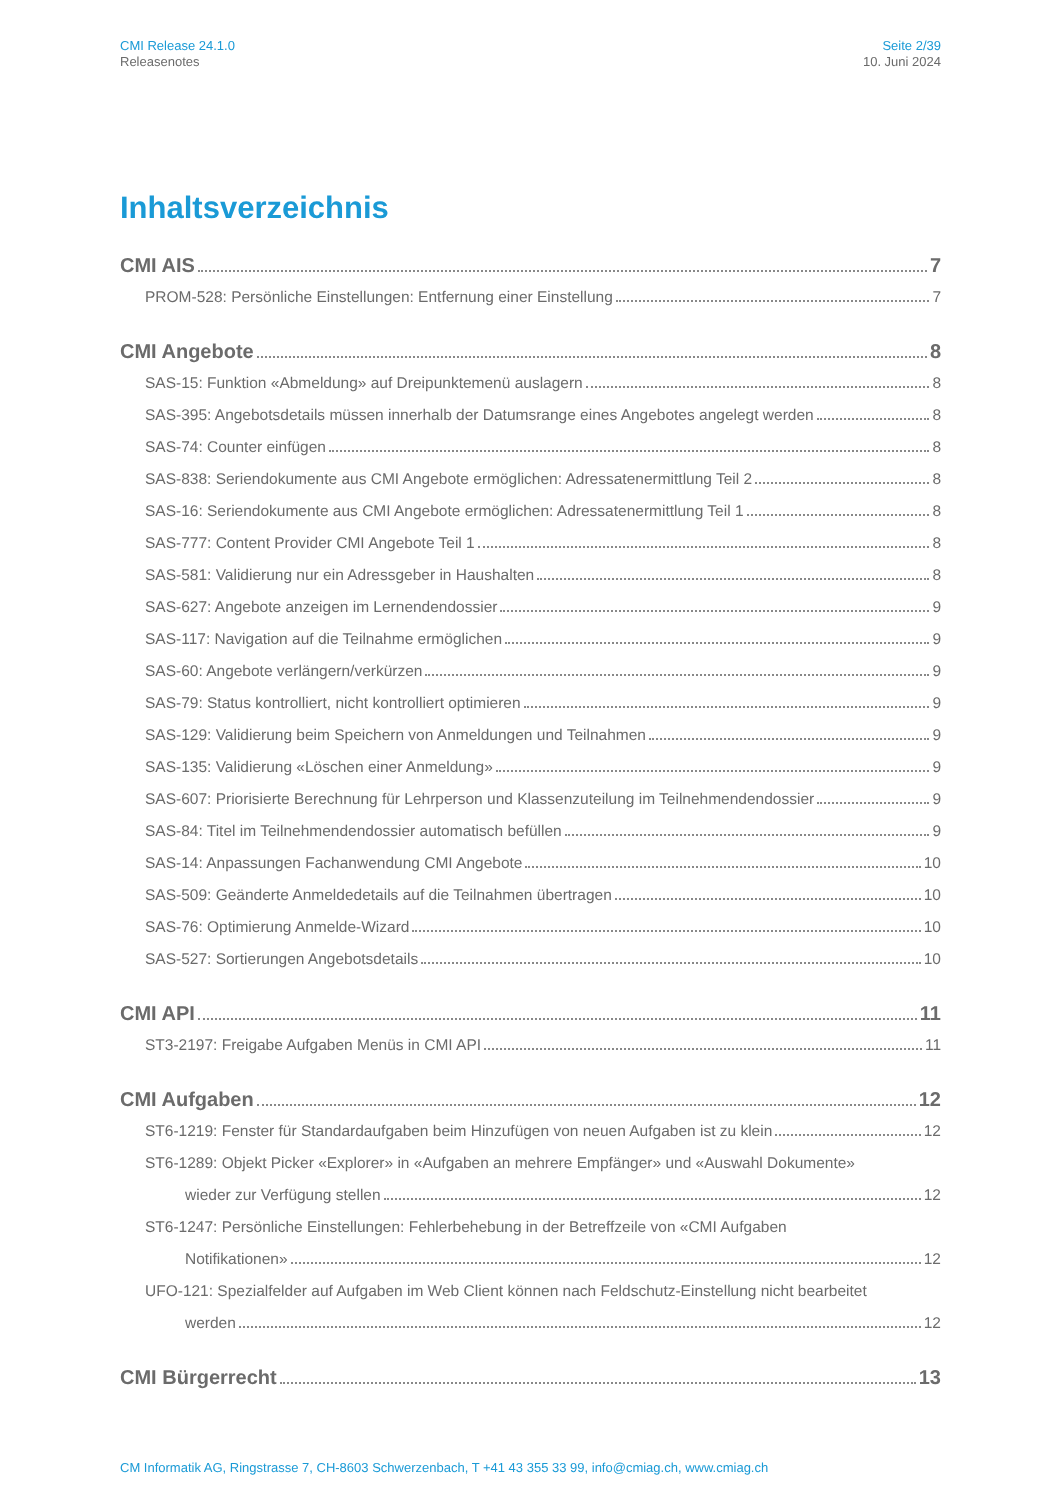CMI Release 24.1.0
Releasenotes
Seite 2/39
10. Juni 2024
Inhaltsverzeichnis
CMI AIS 7
PROM-528: Persönliche Einstellungen: Entfernung einer Einstellung 7
CMI Angebote 8
SAS-15: Funktion «Abmeldung» auf Dreipunktemenü auslagern 8
SAS-395: Angebotsdetails müssen innerhalb der Datumsrange eines Angebotes angelegt werden 8
SAS-74: Counter einfügen 8
SAS-838: Seriendokumente aus CMI Angebote ermöglichen: Adressatenermittlung Teil 2 8
SAS-16: Seriendokumente aus CMI Angebote ermöglichen: Adressatenermittlung Teil 1 8
SAS-777: Content Provider CMI Angebote Teil 1 8
SAS-581: Validierung nur ein Adressgeber in Haushalten 8
SAS-627: Angebote anzeigen im Lernendendossier 9
SAS-117: Navigation auf die Teilnahme ermöglichen 9
SAS-60: Angebote verlängern/verkürzen 9
SAS-79: Status kontrolliert, nicht kontrolliert optimieren 9
SAS-129: Validierung beim Speichern von Anmeldungen und Teilnahmen 9
SAS-135: Validierung «Löschen einer Anmeldung» 9
SAS-607: Priorisierte Berechnung für Lehrperson und Klassenzuteilung im Teilnehmendendossier 9
SAS-84: Titel im Teilnehmendendossier automatisch befüllen 9
SAS-14: Anpassungen Fachanwendung CMI Angebote 10
SAS-509: Geänderte Anmeldedetails auf die Teilnahmen übertragen 10
SAS-76: Optimierung Anmelde-Wizard 10
SAS-527: Sortierungen Angebotsdetails 10
CMI API 11
ST3-2197: Freigabe Aufgaben Menüs in CMI API 11
CMI Aufgaben 12
ST6-1219: Fenster für Standardaufgaben beim Hinzufügen von neuen Aufgaben ist zu klein 12
ST6-1289: Objekt Picker «Explorer» in «Aufgaben an mehrere Empfänger» und «Auswahl Dokumente»
wieder zur Verfügung stellen 12
ST6-1247: Persönliche Einstellungen: Fehlerbehebung in der Betreffzeile von «CMI Aufgaben
Notifikationen» 12
UFO-121: Spezialfelder auf Aufgaben im Web Client können nach Feldschutz-Einstellung nicht bearbeitet
werden 12
CMI Bürgerrecht 13
CM Informatik AG, Ringstrasse 7, CH-8603 Schwerzenbach, T +41 43 355 33 99, info@cmiag.ch, www.cmiag.ch